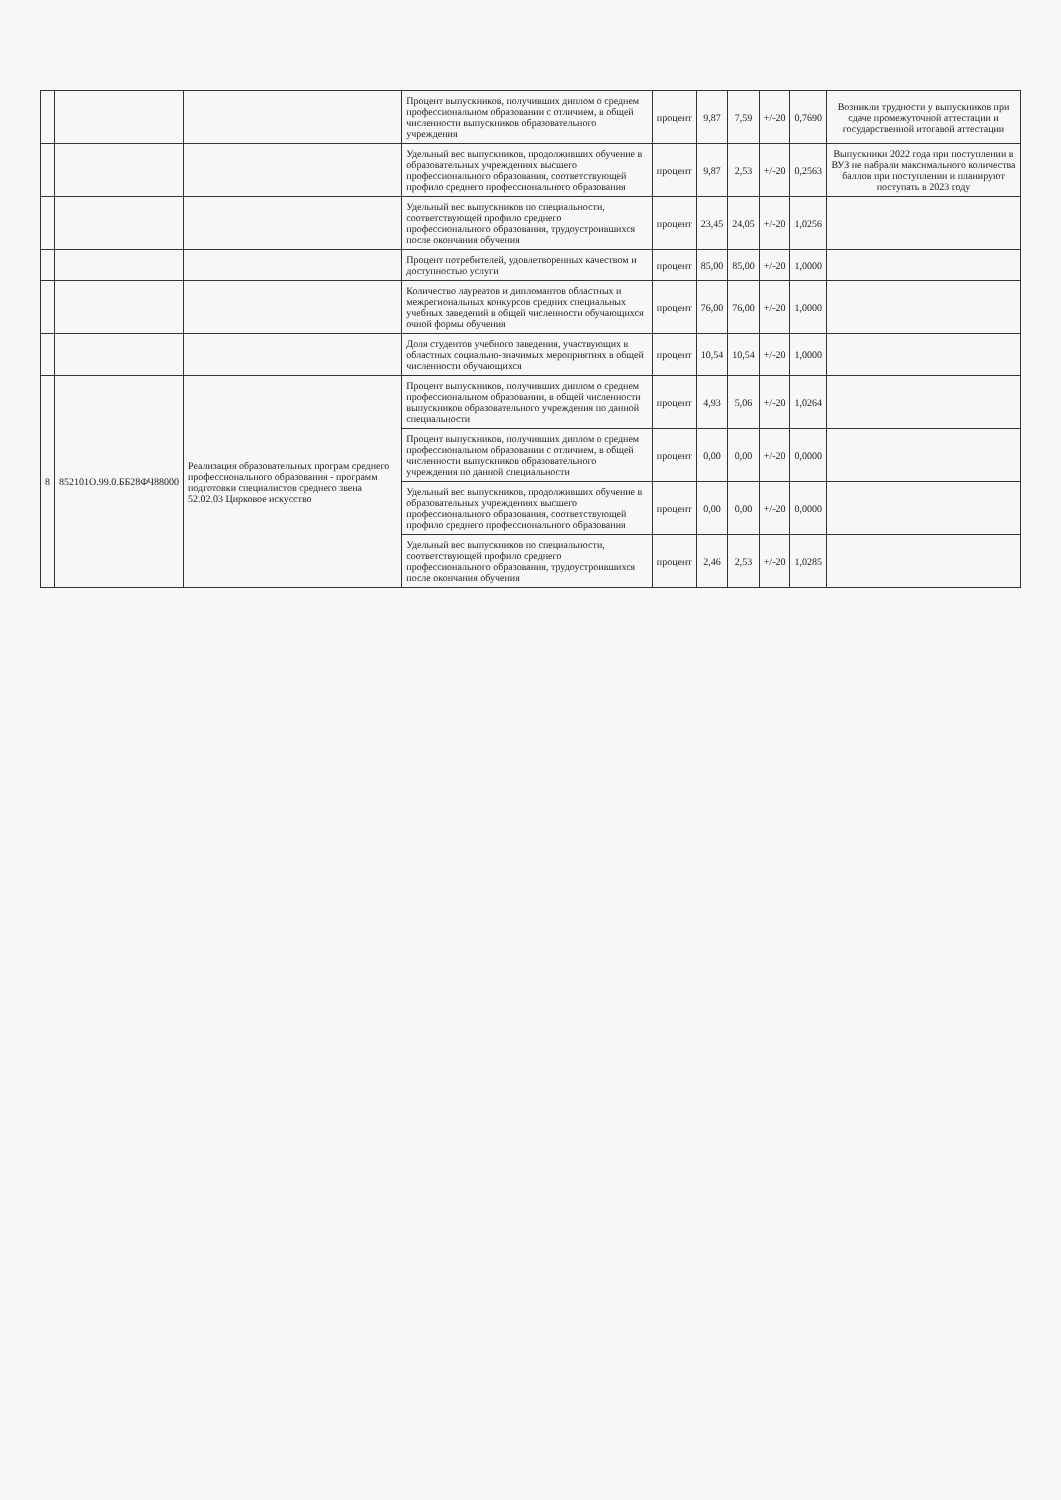| | | | Процент выпускников, получивших диплом о среднем профессиональном образовании с отличием, в общей численности выпускников образовательного учреждения | процент | 9,87 | 7,59 | +/-20 | 0,7690 | Возникли трудности у выпускников при сдаче промежуточной аттестации и государственной итогавой аттестации |
| | | | Удельный вес выпускников, продолживших обучение в образовательных учреждениях высшего профессионального образования, соответствующей профило среднего профессионального образования | процент | 9,87 | 2,53 | +/-20 | 0,2563 | Выпускники 2022 года при поступлении в ВУЗ не набрали максимального количества баллов при поступлении и планируют поступать в 2023 году |
| | | | Удельный вес выпускников по специальности, соответствующей профило среднего профессионального образования, трудоустроившихся после окончания обучения | процент | 23,45 | 24,05 | +/-20 | 1,0256 | |
| | | | Процент потребителей, удовлетворенных качеством и доступностью услуги | процент | 85,00 | 85,00 | +/-20 | 1,0000 | |
| | | | Количество лауреатов и дипломантов областных и межрегиональных конкурсов средних специальных учебных заведений в общей численности обучающихся очной формы обучения | процент | 76,00 | 76,00 | +/-20 | 1,0000 | |
| | | | Доля студентов учебного заведения, участвующих в областных социально-значимых мероприятиях в общей численности обучающихся | процент | 10,54 | 10,54 | +/-20 | 1,0000 | |
| 8 | 852101О.99.0.ББ28ФЧ88000 | Реализация образовательных програм среднего профессионального образования - программ подготовки специалистов среднего звена 52.02.03 Цирковое искусство | Процент выпускников, получивших диплом о среднем профессиональном образовании, в общей численности выпускников образовательного учреждения по данной специальности | процент | 4,93 | 5,06 | +/-20 | 1,0264 | |
| | | | Процент выпускников, получивших диплом о среднем профессиональном образовании с отличием, в общей численности выпускников образовательного учреждения по данной специальности | процент | 0,00 | 0,00 | +/-20 | 0,0000 | |
| | | | Удельный вес выпускников, продолживших обучение в образовательных учреждениях высшего профессионального образования, соответствующей профило среднего профессионального образования | процент | 0,00 | 0,00 | +/-20 | 0,0000 | |
| | | | Удельный вес выпускников по специальности, соответствующей профило среднего профессионального образования, трудоустроившихся после окончания обучения | процент | 2,46 | 2,53 | +/-20 | 1,0285 | |